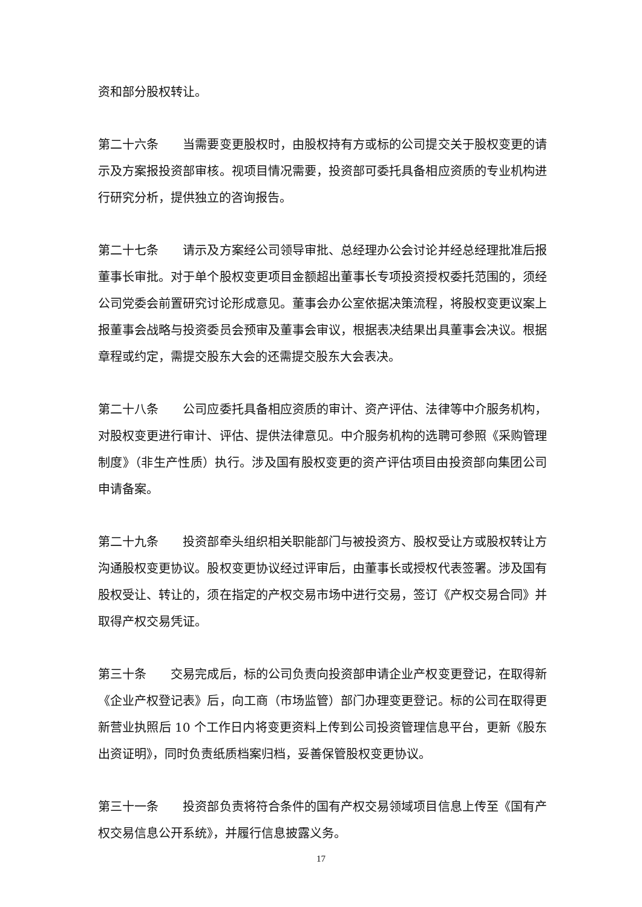资和部分股权转让。
第二十六条　　当需要变更股权时，由股权持有方或标的公司提交关于股权变更的请示及方案报投资部审核。视项目情况需要，投资部可委托具备相应资质的专业机构进行研究分析，提供独立的咨询报告。
第二十七条　　请示及方案经公司领导审批、总经理办公会讨论并经总经理批准后报董事长审批。对于单个股权变更项目金额超出董事长专项投资授权委托范围的，须经公司党委会前置研究讨论形成意见。董事会办公室依据决策流程，将股权变更议案上报董事会战略与投资委员会预审及董事会审议，根据表决结果出具董事会决议。根据章程或约定，需提交股东大会的还需提交股东大会表决。
第二十八条　　公司应委托具备相应资质的审计、资产评估、法律等中介服务机构，对股权变更进行审计、评估、提供法律意见。中介服务机构的选聘可参照《采购管理制度》（非生产性质）执行。涉及国有股权变更的资产评估项目由投资部向集团公司申请备案。
第二十九条　　投资部牵头组织相关职能部门与被投资方、股权受让方或股权转让方沟通股权变更协议。股权变更协议经过评审后，由董事长或授权代表签署。涉及国有股权受让、转让的，须在指定的产权交易市场中进行交易，签订《产权交易合同》并取得产权交易凭证。
第三十条　　交易完成后，标的公司负责向投资部申请企业产权变更登记，在取得新《企业产权登记表》后，向工商（市场监管）部门办理变更登记。标的公司在取得更新营业执照后 10 个工作日内将变更资料上传到公司投资管理信息平台，更新《股东出资证明》，同时负责纸质档案归档，妥善保管股权变更协议。
第三十一条　　投资部负责将符合条件的国有产权交易领域项目信息上传至《国有产权交易信息公开系统》，并履行信息披露义务。
17